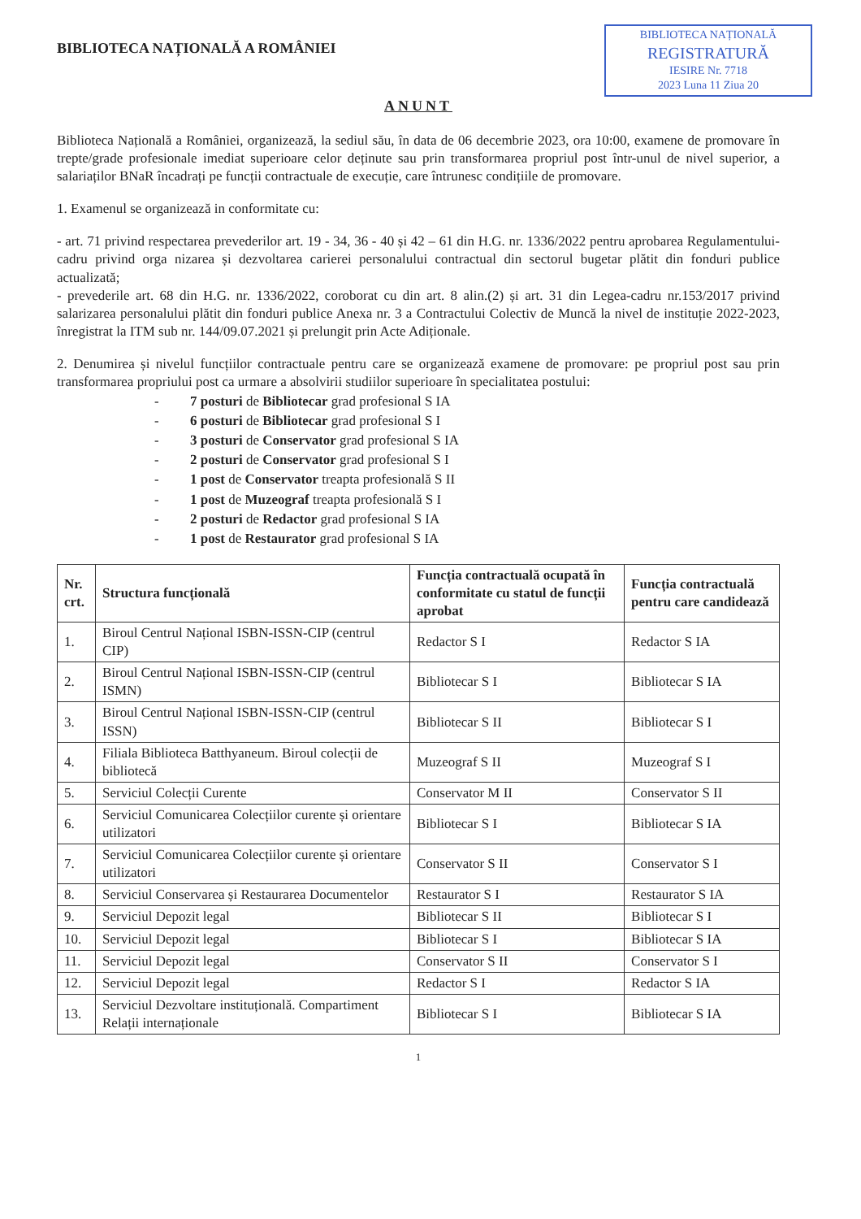BIBLIOTECA NAȚIONALĂ A ROMÂNIEI
BIBLIOTECA NAȚIONALĂ
REGISTRATURĂ
IESIRE Nr. 7718
2023 Luna 11 Ziua 20
ANUNT
Biblioteca Națională a României, organizează, la sediul său, în data de 06 decembrie 2023, ora 10:00, examene de promovare în trepte/grade profesionale imediat superioare celor deținute sau prin transformarea propriul post într-unul de nivel superior, a salariaților BNaR încadrați pe funcții contractuale de execuție, care întrunesc condițiile de promovare.
1. Examenul se organizează in conformitate cu:
- art. 71 privind respectarea prevederilor art. 19 - 34, 36 - 40 și 42 – 61 din H.G. nr. 1336/2022 pentru aprobarea Regulamentului-cadru privind orga nizarea și dezvoltarea carierei personalului contractual din sectorul bugetar plătit din fonduri publice actualizată;
- prevederile art. 68 din H.G. nr. 1336/2022, coroborat cu din art. 8 alin.(2) și art. 31 din Legea-cadru nr.153/2017 privind salarizarea personalului plătit din fonduri publice Anexa nr. 3 a Contractului Colectiv de Muncă la nivel de instituție 2022-2023, înregistrat la ITM sub nr. 144/09.07.2021 și prelungit prin Acte Adiționale.
2. Denumirea și nivelul funcțiilor contractuale pentru care se organizează examene de promovare: pe propriul post sau prin transformarea propriului post ca urmare a absolvirii studiilor superioare în specialitatea postului:
- 7 posturi de Bibliotecar grad profesional S IA
- 6 posturi de Bibliotecar grad profesional S I
- 3 posturi de Conservator grad profesional S IA
- 2 posturi de Conservator grad profesional S I
- 1 post de Conservator treapta profesională S II
- 1 post de Muzeograf treapta profesională S I
- 2 posturi de Redactor grad profesional S IA
- 1 post de Restaurator grad profesional S IA
| Nr. crt. | Structura funcțională | Funcția contractuală ocupată în conformitate cu statul de funcții aprobat | Funcția contractuală pentru care candidează |
| --- | --- | --- | --- |
| 1. | Biroul Centrul Național ISBN-ISSN-CIP (centrul CIP) | Redactor S I | Redactor S IA |
| 2. | Biroul Centrul Național ISBN-ISSN-CIP (centrul ISMN) | Bibliotecar S I | Bibliotecar S IA |
| 3. | Biroul Centrul Național ISBN-ISSN-CIP (centrul ISSN) | Bibliotecar S II | Bibliotecar S I |
| 4. | Filiala Biblioteca Batthyaneum. Biroul colecții de bibliotecă | Muzeograf S II | Muzeograf S I |
| 5. | Serviciul Colecții Curente | Conservator M II | Conservator S II |
| 6. | Serviciul Comunicarea Colecțiilor curente și orientare utilizatori | Bibliotecar S I | Bibliotecar S IA |
| 7. | Serviciul Comunicarea Colecțiilor curente și orientare utilizatori | Conservator S II | Conservator S I |
| 8. | Serviciul Conservarea și Restaurarea Documentelor | Restaurator S I | Restaurator S IA |
| 9. | Serviciul Depozit legal | Bibliotecar S II | Bibliotecar S I |
| 10. | Serviciul Depozit legal | Bibliotecar S I | Bibliotecar S IA |
| 11. | Serviciul Depozit legal | Conservator S II | Conservator S I |
| 12. | Serviciul Depozit legal | Redactor S I | Redactor S IA |
| 13. | Serviciul Dezvoltare instituțională. Compartiment Relații internaționale | Bibliotecar S I | Bibliotecar S IA |
1